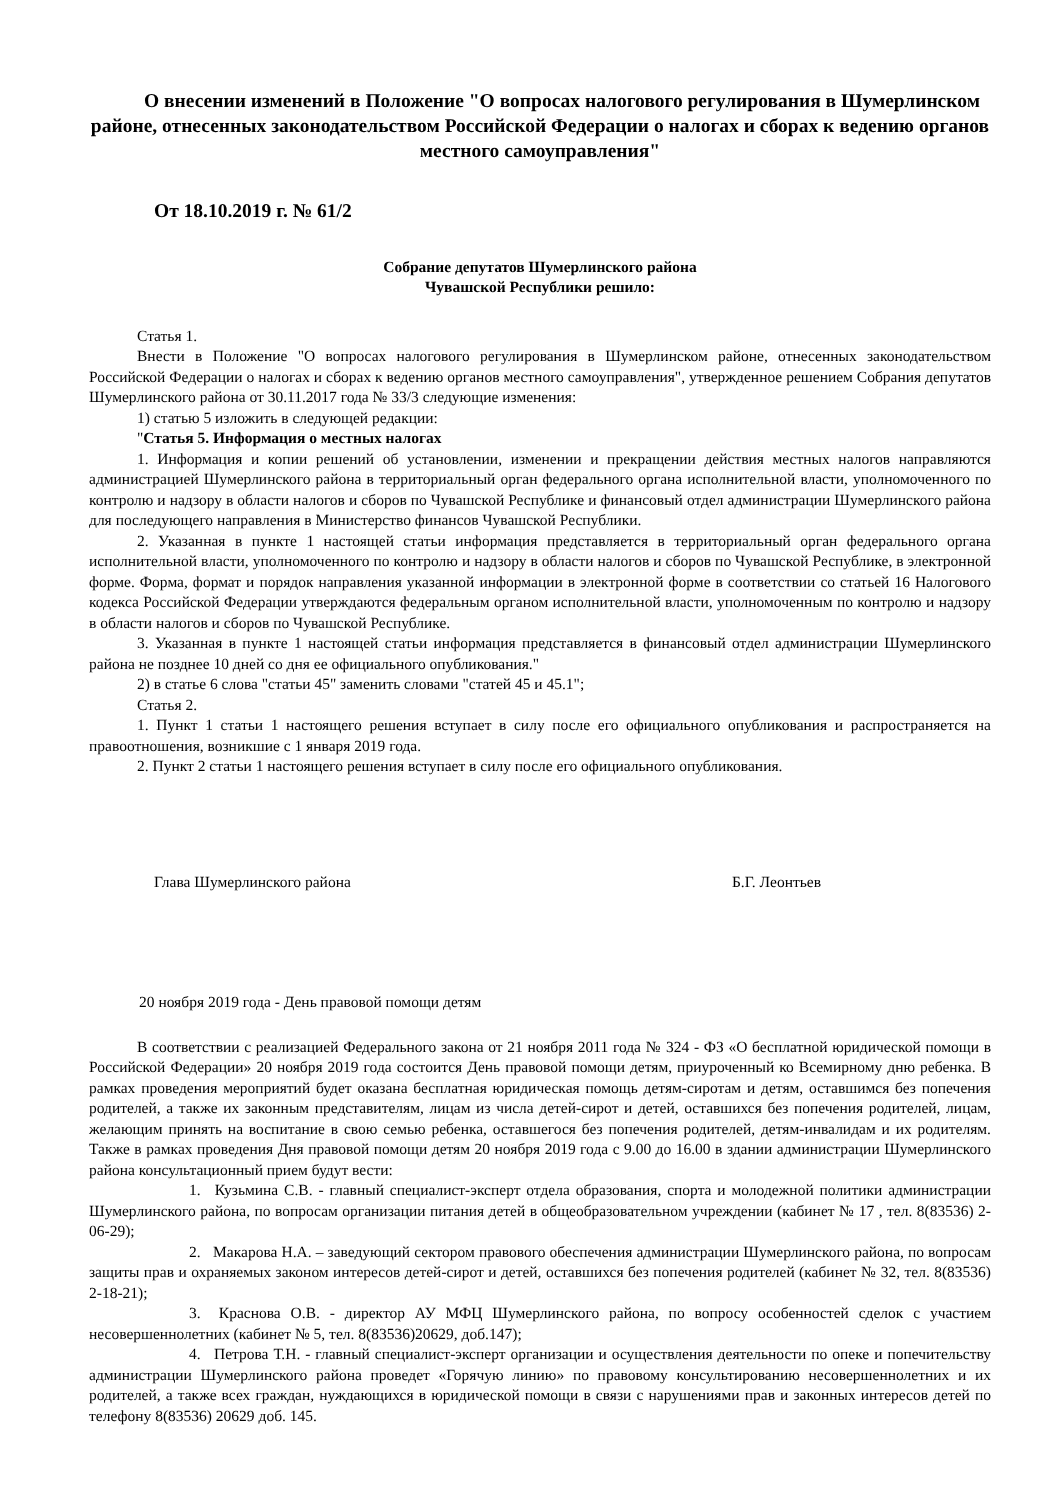О внесении изменений в Положение "О вопросах налогового регулирования в Шумерлинском районе, отнесенных законодательством Российской Федерации о налогах и сборах к ведению органов местного самоуправления"
От 18.10.2019 г. № 61/2
Собрание депутатов Шумерлинского района
Чувашской Республики решило:
Статья 1.
Внести в Положение "О вопросах налогового регулирования в Шумерлинском районе, отнесенных законодательством Российской Федерации о налогах и сборах к ведению органов местного самоуправления", утвержденное решением Собрания депутатов Шумерлинского района от 30.11.2017 года № 33/3 следующие изменения:
1) статью 5 изложить в следующей редакции:
"Статья 5. Информация о местных налогах
1. Информация и копии решений об установлении, изменении и прекращении действия местных налогов направляются администрацией Шумерлинского района в территориальный орган федерального органа исполнительной власти, уполномоченного по контролю и надзору в области налогов и сборов по Чувашской Республике и финансовый отдел администрации Шумерлинского района для последующего направления в Министерство финансов Чувашской Республики.
2. Указанная в пункте 1 настоящей статьи информация представляется в территориальный орган федерального органа исполнительной власти, уполномоченного по контролю и надзору в области налогов и сборов по Чувашской Республике, в электронной форме. Форма, формат и порядок направления указанной информации в электронной форме в соответствии со статьей 16 Налогового кодекса Российской Федерации утверждаются федеральным органом исполнительной власти, уполномоченным по контролю и надзору в области налогов и сборов по Чувашской Республике.
3. Указанная в пункте 1 настоящей статьи информация представляется в финансовый отдел администрации Шумерлинского района не позднее 10 дней со дня ее официального опубликования."
2) в статье 6 слова "статьи 45" заменить словами "статей 45 и 45.1";
Статья 2.
1. Пункт 1 статьи 1 настоящего решения вступает в силу после его официального опубликования и распространяется на правоотношения, возникшие с 1 января 2019 года.
2. Пункт 2 статьи 1 настоящего решения вступает в силу после его официального опубликования.
Глава Шумерлинского района Б.Г. Леонтьев
20 ноября 2019 года - День правовой помощи детям
В соответствии с реализацией Федерального закона от 21 ноября 2011 года № 324 - ФЗ «О бесплатной юридической помощи в Российской Федерации» 20 ноября 2019 года состоится День правовой помощи детям, приуроченный ко Всемирному дню ребенка. В рамках проведения мероприятий будет оказана бесплатная юридическая помощь детям-сиротам и детям, оставшимся без попечения родителей, а также их законным представителям, лицам из числа детей-сирот и детей, оставшихся без попечения родителей, лицам, желающим принять на воспитание в свою семью ребенка, оставшегося без попечения родителей, детям-инвалидам и их родителям. Также в рамках проведения Дня правовой помощи детям 20 ноября 2019 года с 9.00 до 16.00 в здании администрации Шумерлинского района консультационный прием будут вести:
1. Кузьмина С.В. - главный специалист-эксперт отдела образования, спорта и молодежной политики администрации Шумерлинского района, по вопросам организации питания детей в общеобразовательном учреждении (кабинет № 17 , тел. 8(83536) 2-06-29);
2. Макарова Н.А. – заведующий сектором правового обеспечения администрации Шумерлинского района, по вопросам защиты прав и охраняемых законом интересов детей-сирот и детей, оставшихся без попечения родителей (кабинет № 32, тел. 8(83536) 2-18-21);
3. Краснова О.В. - директор АУ МФЦ Шумерлинского района, по вопросу особенностей сделок с участием несовершеннолетних (кабинет № 5, тел. 8(83536)20629, доб.147);
4. Петрова Т.Н. - главный специалист-эксперт организации и осуществления деятельности по опеке и попечительству администрации Шумерлинского района проведет «Горячую линию» по правовому консультированию несовершеннолетних и их родителей, а также всех граждан, нуждающихся в юридической помощи в связи с нарушениями прав и законных интересов детей по телефону 8(83536) 20629 доб. 145.